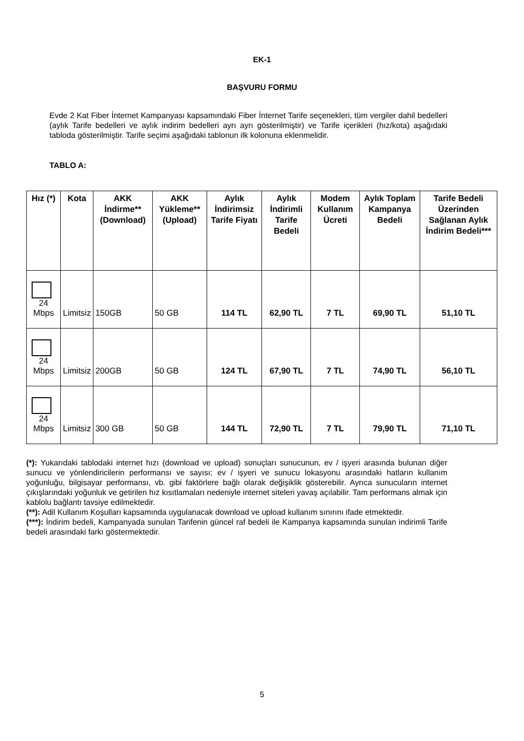EK-1
BAŞVURU FORMU
Evde 2 Kat Fiber İnternet Kampanyası kapsamındaki Fiber İnternet Tarife seçenekleri, tüm vergiler dahil bedelleri (aylık Tarife bedelleri ve aylık indirim bedelleri ayrı ayrı gösterilmiştir) ve Tarife içerikleri (hız/kota) aşağıdaki tabloda gösterilmiştir. Tarife seçimi aşağıdaki tablonun ilk kolonuna eklenmelidir.
TABLO A:
| Hız (*) | Kota | AKK İndirme** (Download) | AKK Yükleme** (Upload) | Aylık İndirimsiz Tarife Fiyatı | Aylık İndirimli Tarife Bedeli | Modem Kullanım Ücreti | Aylık Toplam Kampanya Bedeli | Tarife Bedeli Üzerinden Sağlanan Aylık İndirim Bedeli*** |
| --- | --- | --- | --- | --- | --- | --- | --- | --- |
| 24 Mbps | Limitsiz | 150GB | 50 GB | 114 TL | 62,90 TL | 7 TL | 69,90 TL | 51,10 TL |
| 24 Mbps | Limitsiz | 200GB | 50 GB | 124 TL | 67,90 TL | 7 TL | 74,90 TL | 56,10 TL |
| 24 Mbps | Limitsiz | 300 GB | 50 GB | 144 TL | 72,90 TL | 7 TL | 79,90 TL | 71,10 TL |
(*): Yukarıdaki tablodaki internet hızı (download ve upload) sonuçları sunucunun, ev / işyeri arasında bulunan diğer sunucu ve yönlendiricilerin performansı ve sayısı; ev / işyeri ve sunucu lokasyonu arasındaki hatların kullanım yoğunluğu, bilgisayar performansı, vb. gibi faktörlere bağlı olarak değişiklik gösterebilir. Ayrıca sunucuların internet çıkışlarındaki yoğunluk ve getirilen hız kısıtlamaları nedeniyle internet siteleri yavaş açılabilir. Tam performans almak için kablolu bağlantı tavsiye edilmektedir.
(**): Adil Kullanım Koşulları kapsamında uygulanacak download ve upload kullanım sınırını ifade etmektedir.
(***): İndirim bedeli, Kampanyada sunulan Tarifenin güncel raf bedeli ile Kampanya kapsamında sunulan indirimli Tarife bedeli arasındaki farkı göstermektedir.
5